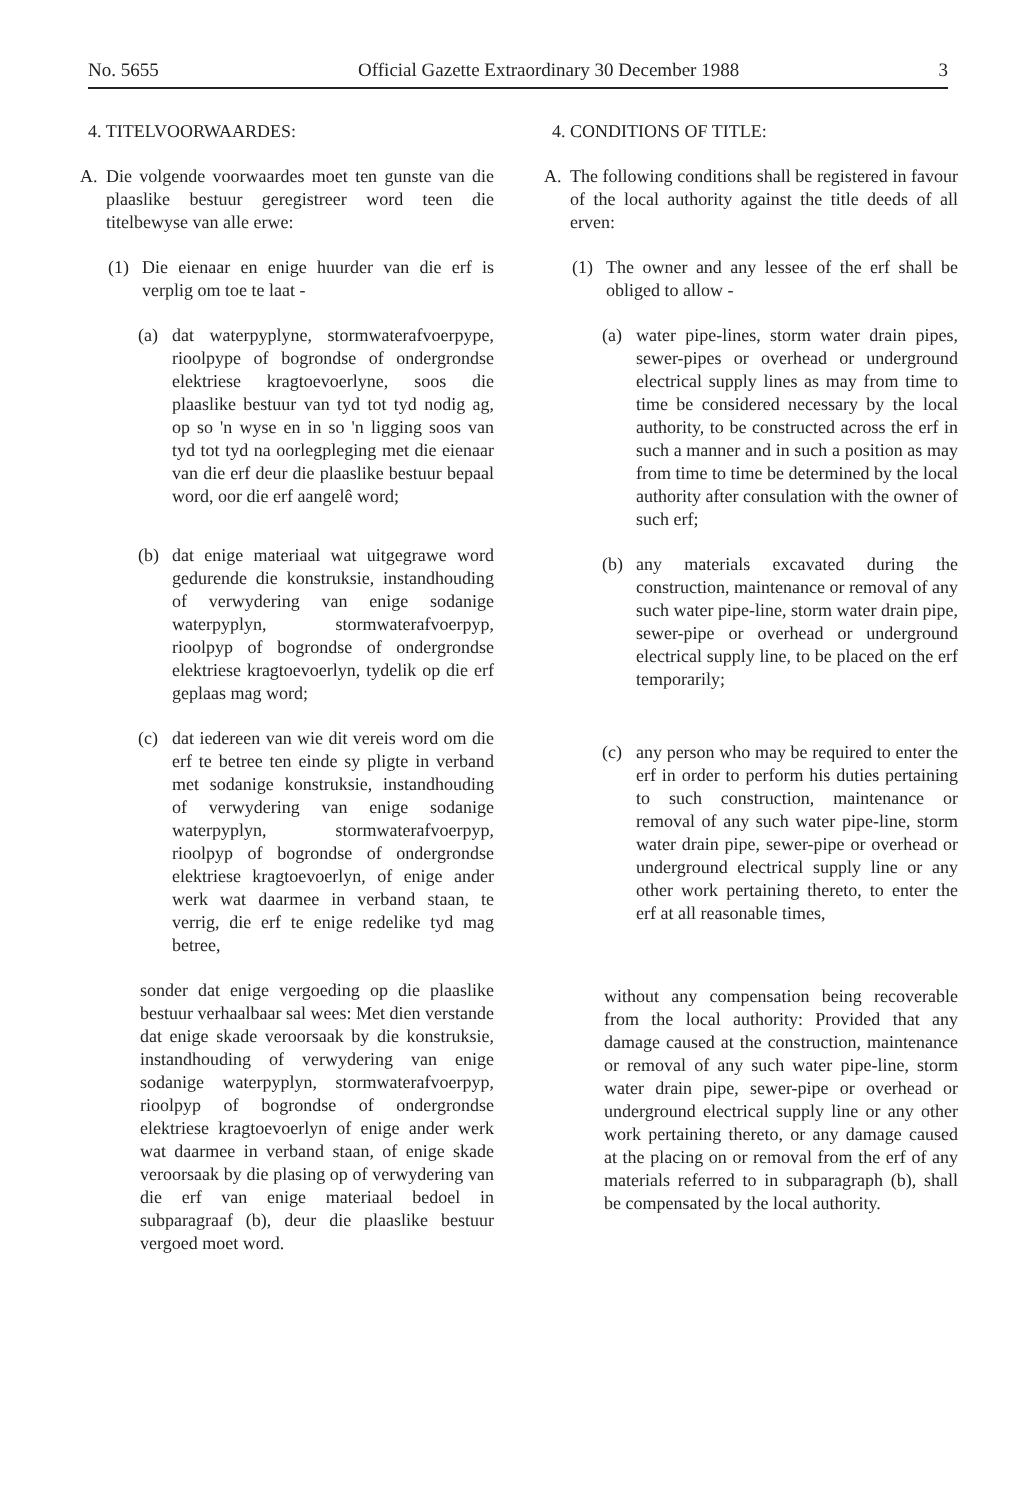No. 5655 Official Gazette Extraordinary 30 December 1988 3
4. TITELVOORWAARDES:
A. Die volgende voorwaardes moet ten gunste van die plaaslike bestuur geregistreer word teen die titelbewyse van alle erwe:
(1) Die eienaar en enige huurder van die erf is verplig om toe te laat -
(a) dat waterpyplyne, stormwaterafvoerpype, rioolpype of bogrondse of ondergrondse elektriese kragtoevoerlyne, soos die plaaslike bestuur van tyd tot tyd nodig ag, op so 'n wyse en in so 'n ligging soos van tyd tot tyd na oorlegpleging met die eienaar van die erf deur die plaaslike bestuur bepaal word, oor die erf aangelê word;
(b) dat enige materiaal wat uitgegrawe word gedurende die konstruksie, instandhouding of verwydering van enige sodanige waterpyplyn, stormwaterafvoerpyp, rioolpyp of bogrondse of ondergrondse elektriese kragtoevoerlyn, tydelik op die erf geplaas mag word;
(c) dat iedereen van wie dit vereis word om die erf te betree ten einde sy pligte in verband met sodanige konstruksie, instandhouding of verwydering van enige sodanige waterpyplyn, stormwaterafvoerpyp, rioolpyp of bogrondse of ondergrondse elektriese kragtoevoerlyn, of enige ander werk wat daarmee in verband staan, te verrig, die erf te enige redelike tyd mag betree,
sonder dat enige vergoeding op die plaaslike bestuur verhaalbaar sal wees: Met dien verstande dat enige skade veroorsaak by die konstruksie, instandhouding of verwydering van enige sodanige waterpyplyn, stormwaterafvoerpyp, rioolpyp of bogrondse of ondergrondse elektriese kragtoevoerlyn of enige ander werk wat daarmee in verband staan, of enige skade veroorsaak by die plasing op of verwydering van die erf van enige materiaal bedoel in subparagraaf (b), deur die plaaslike bestuur vergoed moet word.
4. CONDITIONS OF TITLE:
A. The following conditions shall be registered in favour of the local authority against the title deeds of all erven:
(1) The owner and any lessee of the erf shall be obliged to allow -
(a) water pipe-lines, storm water drain pipes, sewer-pipes or overhead or underground electrical supply lines as may from time to time be considered necessary by the local authority, to be constructed across the erf in such a manner and in such a position as may from time to time be determined by the local authority after consulation with the owner of such erf;
(b) any materials excavated during the construction, maintenance or removal of any such water pipe-line, storm water drain pipe, sewer-pipe or overhead or underground electrical supply line, to be placed on the erf temporarily;
(c) any person who may be required to enter the erf in order to perform his duties pertaining to such construction, maintenance or removal of any such water pipe-line, storm water drain pipe, sewer-pipe or overhead or underground electrical supply line or any other work pertaining thereto, to enter the erf at all reasonable times,
without any compensation being recoverable from the local authority: Provided that any damage caused at the construction, maintenance or removal of any such water pipe-line, storm water drain pipe, sewer-pipe or overhead or underground electrical supply line or any other work pertaining thereto, or any damage caused at the placing on or removal from the erf of any materials referred to in subparagraph (b), shall be compensated by the local authority.